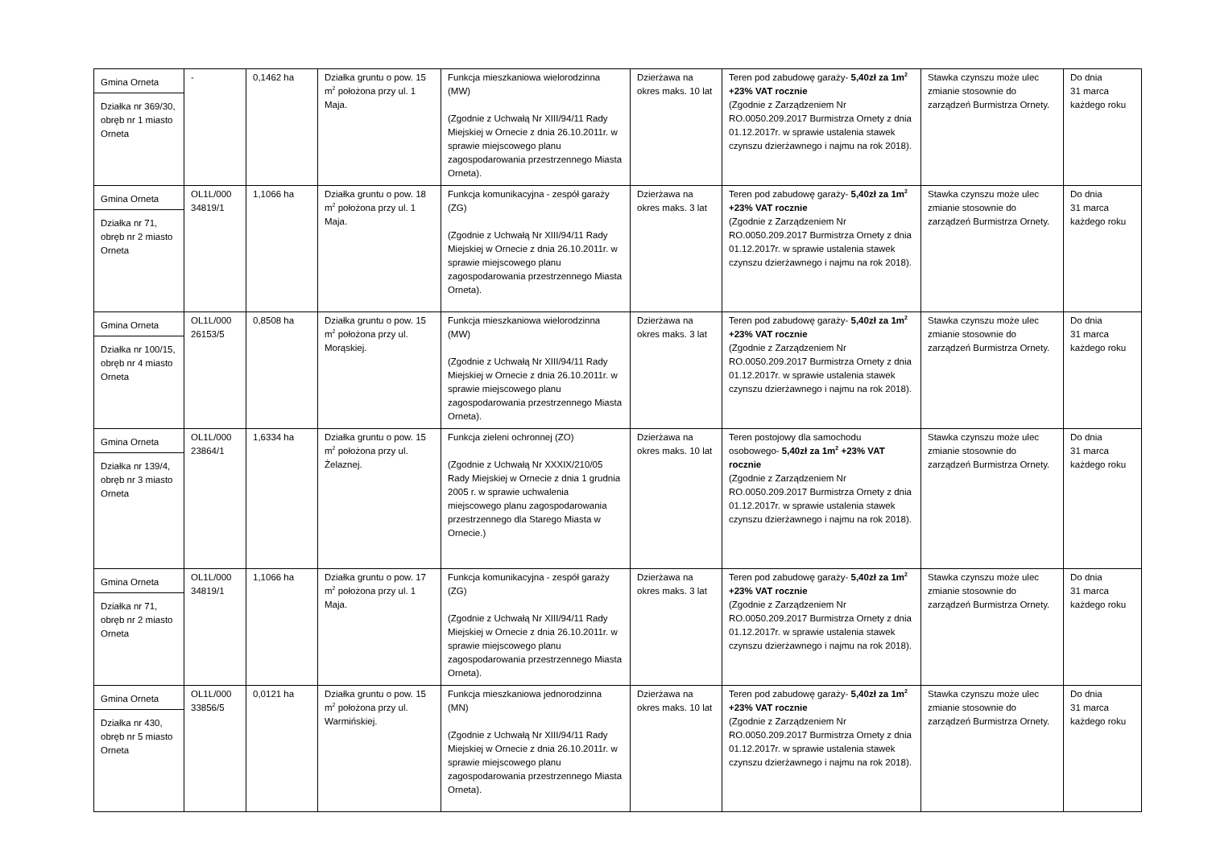| Gmina Orneta Działka nr 369/30, obręb nr 1 miasto Orneta | - | 0,1462 ha | Działka gruntu o pow. 15 m<sup>2</sup> położona przy ul. 1 Maja. | Funkcja mieszkaniowa wielorodzinna (MW) (Zgodnie z Uchwałą Nr XIII/94/11 Rady Miejskiej w Ornecie z dnia 26.10.2011r. w sprawie miejscowego planu zagospodarowania przestrzennego Miasta Orneta). | Dzierżawa na okres maks. 10 lat | Teren pod zabudowę garaży- 5,40zł za 1m<sup>2</sup> +23% VAT rocznie (Zgodnie z Zarządzeniem Nr RO.0050.209.2017 Burmistrza Ornety z dnia 01.12.2017r. w sprawie ustalenia stawek czynszu dzierżawnego i najmu na rok 2018). | Stawka czynszu może ulec zmianie stosownie do zarządzeń Burmistrza Ornety. | Do dnia 31 marca każdego roku |
| Gmina Orneta Działka nr 71, obręb nr 2 miasto Orneta | OL1L/000 34819/1 | 1,1066 ha | Działka gruntu o pow. 18 m<sup>2</sup> położona przy ul. 1 Maja. | Funkcja komunikacyjna - zespół garaży (ZG) (Zgodnie z Uchwałą Nr XIII/94/11 Rady Miejskiej w Ornecie z dnia 26.10.2011r. w sprawie miejscowego planu zagospodarowania przestrzennego Miasta Orneta). | Dzierżawa na okres maks. 3 lat | Teren pod zabudowę garaży- 5,40zł za 1m<sup>2</sup> +23% VAT rocznie (Zgodnie z Zarządzeniem Nr RO.0050.209.2017 Burmistrza Ornety z dnia 01.12.2017r. w sprawie ustalenia stawek czynszu dzierżawnego i najmu na rok 2018). | Stawka czynszu może ulec zmianie stosownie do zarządzeń Burmistrza Ornety. | Do dnia 31 marca każdego roku |
| Gmina Orneta Działka nr 100/15, obręb nr 4 miasto Orneta | OL1L/000 26153/5 | 0,8508 ha | Działka gruntu o pow. 15 m<sup>2</sup> położona przy ul. Morąskiej. | Funkcja mieszkaniowa wielorodzinna (MW) (Zgodnie z Uchwałą Nr XIII/94/11 Rady Miejskiej w Ornecie z dnia 26.10.2011r. w sprawie miejscowego planu zagospodarowania przestrzennego Miasta Orneta). | Dzierżawa na okres maks. 3 lat | Teren pod zabudowę garaży- 5,40zł za 1m<sup>2</sup> +23% VAT rocznie (Zgodnie z Zarządzeniem Nr RO.0050.209.2017 Burmistrza Ornety z dnia 01.12.2017r. w sprawie ustalenia stawek czynszu dzierżawnego i najmu na rok 2018). | Stawka czynszu może ulec zmianie stosownie do zarządzeń Burmistrza Ornety. | Do dnia 31 marca każdego roku |
| Gmina Orneta Działka nr 139/4, obręb nr 3 miasto Orneta | OL1L/000 23864/1 | 1,6334 ha | Działka gruntu o pow. 15 m<sup>2</sup> położona przy ul. Żelaznej. | Funkcja zieleni ochronnej (ZO) (Zgodnie z Uchwałą Nr XXXIX/210/05 Rady Miejskiej w Ornecie z dnia 1 grudnia 2005 r. w sprawie uchwalenia miejscowego planu zagospodarowania przestrzennego dla Starego Miasta w Ornecie.) | Dzierżawa na okres maks. 10 lat | Teren postojowy dla samochodu osobowego- 5,40zł za 1m<sup>2</sup> +23% VAT rocznie (Zgodnie z Zarządzeniem Nr RO.0050.209.2017 Burmistrza Ornety z dnia 01.12.2017r. w sprawie ustalenia stawek czynszu dzierżawnego i najmu na rok 2018). | Stawka czynszu może ulec zmianie stosownie do zarządzeń Burmistrza Ornety. | Do dnia 31 marca każdego roku |
| Gmina Orneta Działka nr 71, obręb nr 2 miasto Orneta | OL1L/000 34819/1 | 1,1066 ha | Działka gruntu o pow. 17 m<sup>2</sup> położona przy ul. 1 Maja. | Funkcja komunikacyjna - zespół garaży (ZG) (Zgodnie z Uchwałą Nr XIII/94/11 Rady Miejskiej w Ornecie z dnia 26.10.2011r. w sprawie miejscowego planu zagospodarowania przestrzennego Miasta Orneta). | Dzierżawa na okres maks. 3 lat | Teren pod zabudowę garaży- 5,40zł za 1m<sup>2</sup> +23% VAT rocznie (Zgodnie z Zarządzeniem Nr RO.0050.209.2017 Burmistrza Ornety z dnia 01.12.2017r. w sprawie ustalenia stawek czynszu dzierżawnego i najmu na rok 2018). | Stawka czynszu może ulec zmianie stosownie do zarządzeń Burmistrza Ornety. | Do dnia 31 marca każdego roku |
| Gmina Orneta Działka nr 430, obręb nr 5 miasto Orneta | OL1L/000 33856/5 | 0,0121 ha | Działka gruntu o pow. 15 m<sup>2</sup> położona przy ul. Warmińskiej. | Funkcja mieszkaniowa jednorodzinna (MN) (Zgodnie z Uchwałą Nr XIII/94/11 Rady Miejskiej w Ornecie z dnia 26.10.2011r. w sprawie miejscowego planu zagospodarowania przestrzennego Miasta Orneta). | Dzierżawa na okres maks. 10 lat | Teren pod zabudowę garaży- 5,40zł za 1m<sup>2</sup> +23% VAT rocznie (Zgodnie z Zarządzeniem Nr RO.0050.209.2017 Burmistrza Ornety z dnia 01.12.2017r. w sprawie ustalenia stawek czynszu dzierżawnego i najmu na rok 2018). | Stawka czynszu może ulec zmianie stosownie do zarządzeń Burmistrza Ornety. | Do dnia 31 marca każdego roku |